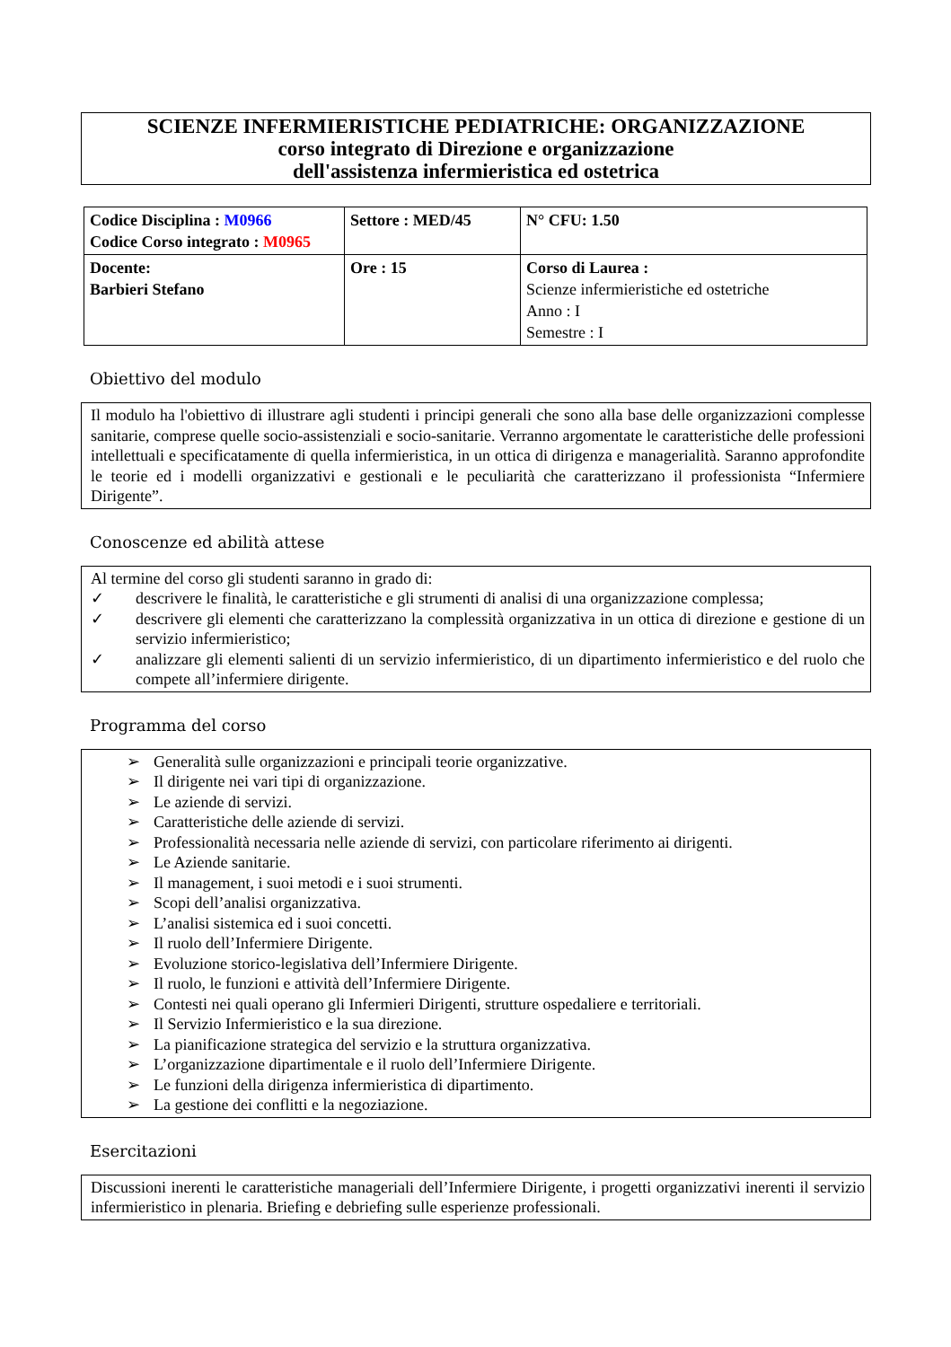SCIENZE INFERMIERISTICHE PEDIATRICHE: ORGANIZZAZIONE
corso integrato di Direzione e organizzazione
dell'assistenza infermieristica ed ostetrica
| Codice Disciplina : M0966 Codice Corso integrato : M0965 | Settore : MED/45 | N° CFU: 1.50 |
| Docente: Barbieri Stefano | Ore : 15 | Corso di Laurea : Scienze infermieristiche ed ostetriche Anno : I Semestre : I |
Obiettivo del modulo
Il modulo ha l'obiettivo di illustrare agli studenti i principi generali che sono alla base delle organizzazioni complesse sanitarie, comprese quelle socio-assistenziali e socio-sanitarie. Verranno argomentate le caratteristiche delle professioni intellettuali e specificatamente di quella infermieristica, in un ottica di dirigenza e managerialità. Saranno approfondite le teorie ed i modelli organizzativi e gestionali e le peculiarità che caratterizzano il professionista “Infermiere Dirigente”.
Conoscenze ed abilità attese
Al termine del corso gli studenti saranno in grado di:
✓ descrivere le finalità, le caratteristiche e gli strumenti di analisi di una organizzazione complessa;
✓ descrivere gli elementi che caratterizzano la complessità organizzativa in un ottica di direzione e gestione di un servizio infermieristico;
✓ analizzare gli elementi salienti di un servizio infermieristico, di un dipartimento infermieristico e del ruolo che compete all’infermiere dirigente.
Programma del corso
➢ Generalità sulle organizzazioni e principali teorie organizzative.
➢ Il dirigente nei vari tipi di organizzazione.
➢ Le aziende di servizi.
➢ Caratteristiche delle aziende di servizi.
➢ Professionalità necessaria nelle aziende di servizi, con particolare riferimento ai dirigenti.
➢ Le Aziende sanitarie.
➢ Il management, i suoi metodi e i suoi strumenti.
➢ Scopi dell’analisi organizzativa.
➢ L’analisi sistemica ed i suoi concetti.
➢ Il ruolo dell’Infermiere Dirigente.
➢ Evoluzione storico-legislativa dell’Infermiere Dirigente.
➢ Il ruolo, le funzioni e attività dell’Infermiere Dirigente.
➢ Contesti nei quali operano gli Infermieri Dirigenti, strutture ospedaliere e territoriali.
➢ Il Servizio Infermieristico e la sua direzione.
➢ La pianificazione strategica del servizio e la struttura organizzativa.
➢ L’organizzazione dipartimentale e il ruolo dell’Infermiere Dirigente.
➢ Le funzioni della dirigenza infermieristica di dipartimento.
➢ La gestione dei conflitti e la negoziazione.
Esercitazioni
Discussioni inerenti le caratteristiche manageriali dell’Infermiere Dirigente, i progetti organizzativi inerenti il servizio infermieristico in plenaria. Briefing e debriefing sulle esperienze professionali.